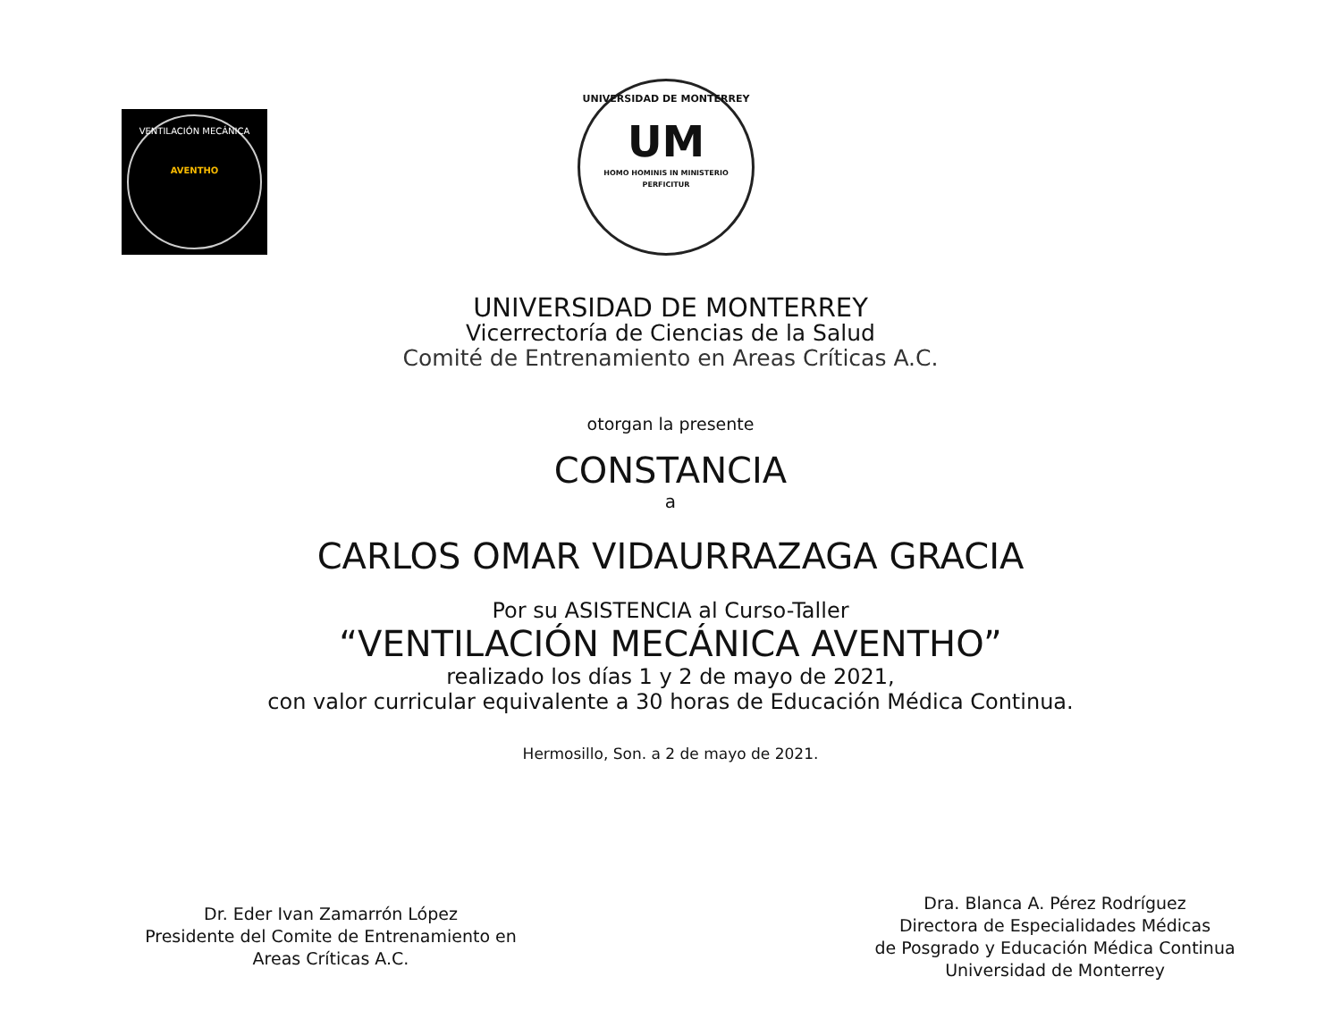VENTILACIÓN MECÁNICA
AVENTHO
UNIVERSIDAD DE MONTERREY
UM
HOMO HOMINIS IN MINISTERIO PERFICITUR
UNIVERSIDAD DE MONTERREY
Vicerrectoría de Ciencias de la Salud
Comité de Entrenamiento en Areas Críticas A.C.
otorgan la presente
CONSTANCIA
a
CARLOS OMAR VIDAURRAZAGA GRACIA
Por su ASISTENCIA al Curso-Taller
“VENTILACIÓN MECÁNICA AVENTHO”
realizado los días 1 y 2 de mayo de 2021,
con valor curricular equivalente a 30 horas de Educación Médica Continua.
Hermosillo, Son. a 2 de mayo de 2021.
Dr. Eder Ivan Zamarrón López
Presidente del Comite de Entrenamiento en
Areas Críticas A.C.
Dra. Blanca A. Pérez Rodríguez
Directora de Especialidades Médicas
de Posgrado y Educación Médica Continua
Universidad de Monterrey